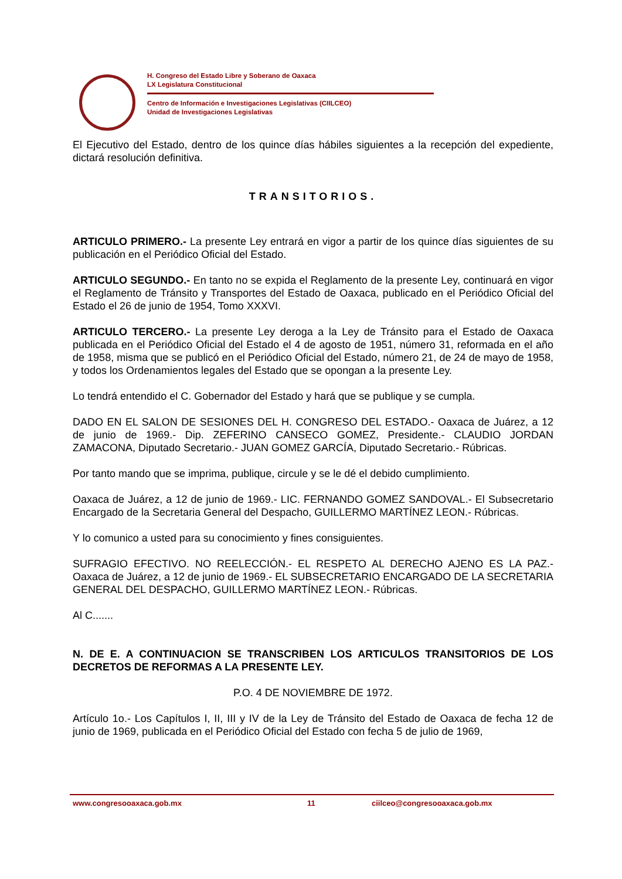H. Congreso del Estado Libre y Soberano de Oaxaca
LX Legislatura Constitucional
Centro de Información e Investigaciones Legislativas (CIILCEO)
Unidad de Investigaciones Legislativas
El Ejecutivo del Estado, dentro de los quince días hábiles siguientes a la recepción del expediente, dictará resolución definitiva.
TRANSITORIOS.
ARTICULO PRIMERO.- La presente Ley entrará en vigor a partir de los quince días siguientes de su publicación en el Periódico Oficial del Estado.
ARTICULO SEGUNDO.- En tanto no se expida el Reglamento de la presente Ley, continuará en vigor el Reglamento de Tránsito y Transportes del Estado de Oaxaca, publicado en el Periódico Oficial del Estado el 26 de junio de 1954, Tomo XXXVI.
ARTICULO TERCERO.- La presente Ley deroga a la Ley de Tránsito para el Estado de Oaxaca publicada en el Periódico Oficial del Estado el 4 de agosto de 1951, número 31, reformada en el año de 1958, misma que se publicó en el Periódico Oficial del Estado, número 21, de 24 de mayo de 1958, y todos los Ordenamientos legales del Estado que se opongan a la presente Ley.
Lo tendrá entendido el C. Gobernador del Estado y hará que se publique y se cumpla.
DADO EN EL SALON DE SESIONES DEL H. CONGRESO DEL ESTADO.- Oaxaca de Juárez, a 12 de junio de 1969.- Dip. ZEFERINO CANSECO GOMEZ, Presidente.- CLAUDIO JORDAN ZAMACONA, Diputado Secretario.- JUAN GOMEZ GARCÍA, Diputado Secretario.- Rúbricas.
Por tanto mando que se imprima, publique, circule y se le dé el debido cumplimiento.
Oaxaca de Juárez, a 12 de junio de 1969.- LIC. FERNANDO GOMEZ SANDOVAL.- El Subsecretario Encargado de la Secretaria General del Despacho, GUILLERMO MARTÍNEZ LEON.- Rúbricas.
Y lo comunico a usted para su conocimiento y fines consiguientes.
SUFRAGIO EFECTIVO. NO REELECCIÓN.- EL RESPETO AL DERECHO AJENO ES LA PAZ.- Oaxaca de Juárez, a 12 de junio de 1969.- EL SUBSECRETARIO ENCARGADO DE LA SECRETARIA GENERAL DEL DESPACHO, GUILLERMO MARTÍNEZ LEON.- Rúbricas.
Al C.......
N. DE E. A CONTINUACION SE TRANSCRIBEN LOS ARTICULOS TRANSITORIOS DE LOS DECRETOS DE REFORMAS A LA PRESENTE LEY.
P.O. 4 DE NOVIEMBRE DE 1972.
Artículo 1o.- Los Capítulos I, II, III y IV de la Ley de Tránsito del Estado de Oaxaca de fecha 12 de junio de 1969, publicada en el Periódico Oficial del Estado con fecha 5 de julio de 1969,
www.congresooaxaca.gob.mx 11 ciilceo@congresooaxaca.gob.mx